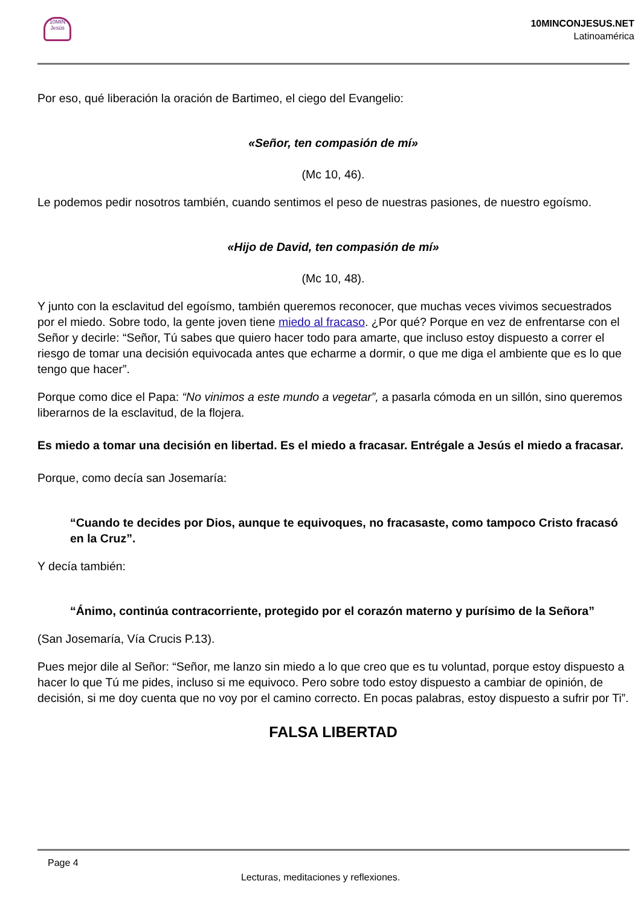10MIN Jesús
10MINCONJESUS.NET
Latinoamérica
Por eso, qué liberación la oración de Bartimeo, el ciego del Evangelio:
«Señor, ten compasión de mí»
(Mc 10, 46).
Le podemos pedir nosotros también, cuando sentimos el peso de nuestras pasiones, de nuestro egoísmo.
«Hijo de David, ten compasión de mí»
(Mc 10, 48).
Y junto con la esclavitud del egoísmo, también queremos reconocer, que muchas veces vivimos secuestrados por el miedo. Sobre todo, la gente joven tiene miedo al fracaso. ¿Por qué? Porque en vez de enfrentarse con el Señor y decirle: “Señor, Tú sabes que quiero hacer todo para amarte, que incluso estoy dispuesto a correr el riesgo de tomar una decisión equivocada antes que echarme a dormir, o que me diga el ambiente que es lo que tengo que hacer”.
Porque como dice el Papa: “No vinimos a este mundo a vegetar”, a pasarla cómoda en un sillón, sino queremos liberarnos de la esclavitud, de la flojera.
Es miedo a tomar una decisión en libertad. Es el miedo a fracasar. Entrégale a Jesús el miedo a fracasar.
Porque, como decía san Josemaría:
“Cuando te decides por Dios, aunque te equivoques, no fracasaste, como tampoco Cristo fracasó en la Cruz”.
Y decía también:
“Ánimo, continúa contracorriente, protegido por el corazón materno y purísimo de la Señora”
(San Josemaría, Vía Crucis P.13).
Pues mejor dile al Señor: “Señor, me lanzo sin miedo a lo que creo que es tu voluntad, porque estoy dispuesto a hacer lo que Tú me pides, incluso si me equivoco. Pero sobre todo estoy dispuesto a cambiar de opinión, de decisión, si me doy cuenta que no voy por el camino correcto. En pocas palabras, estoy dispuesto a sufrir por Ti”.
FALSA LIBERTAD
Page 4
Lecturas, meditaciones y reflexiones.